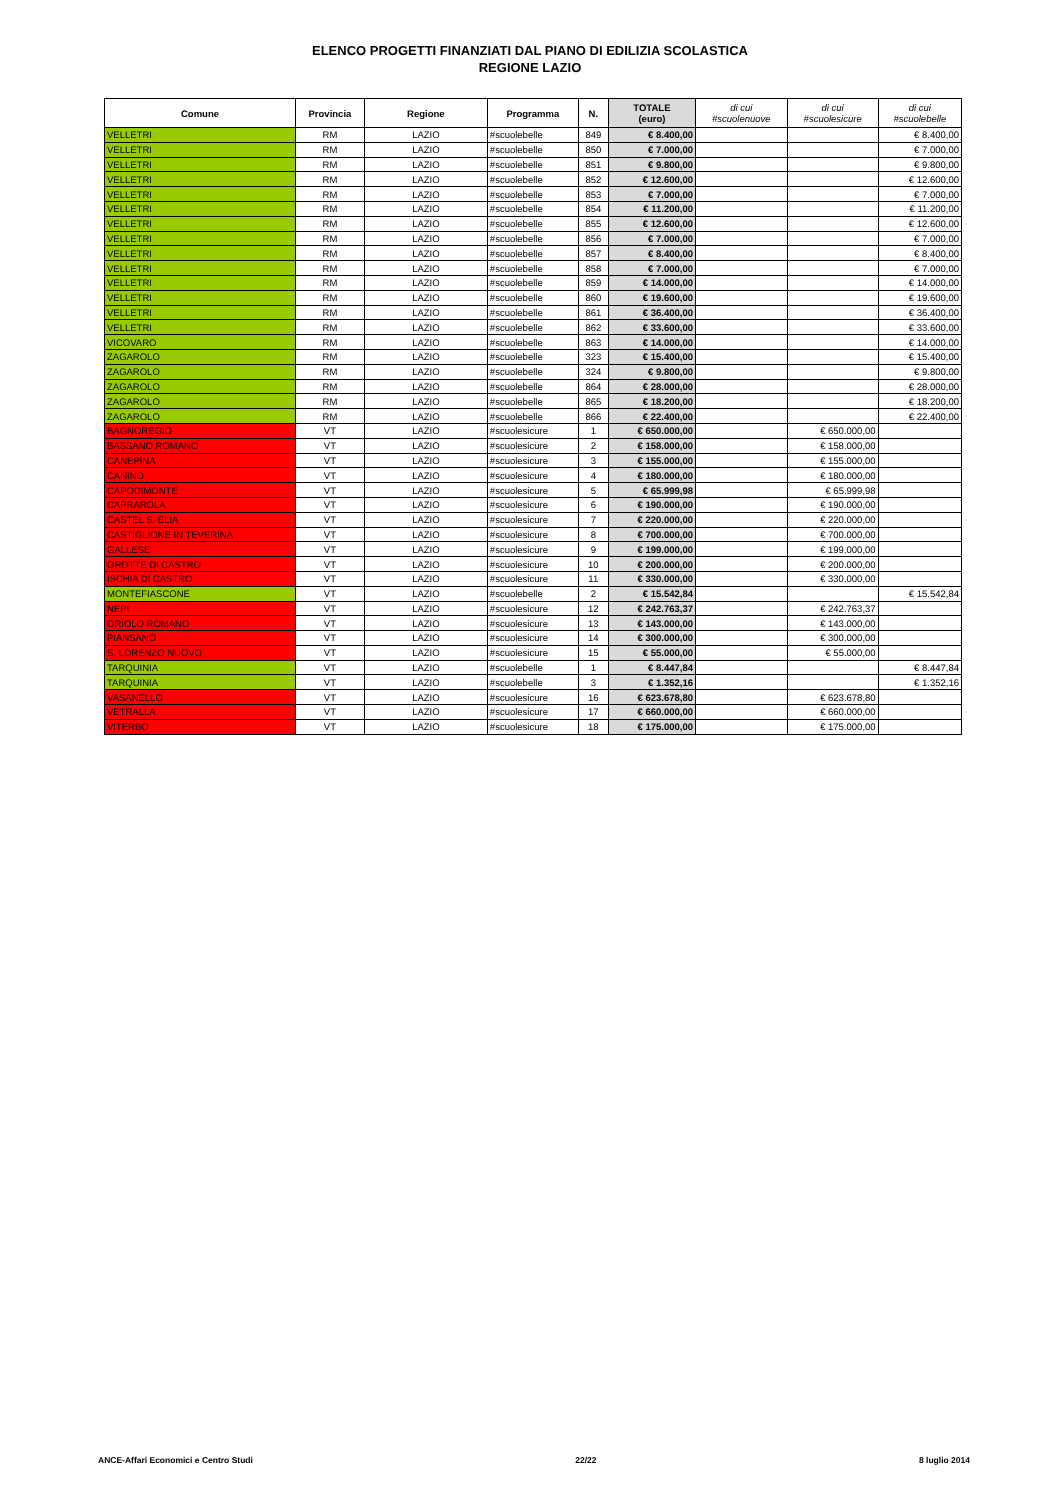ELENCO PROGETTI FINANZIATI DAL PIANO DI EDILIZIA SCOLASTICA
REGIONE LAZIO
| Comune | Provincia | Regione | Programma | N. | TOTALE (euro) | di cui #scuolenuove | di cui #scuolesicure | di cui #scuolebelle |
| --- | --- | --- | --- | --- | --- | --- | --- | --- |
| VELLETRI | RM | LAZIO | #scuolebelle | 849 | € 8.400,00 | | | € 8.400,00 |
| VELLETRI | RM | LAZIO | #scuolebelle | 850 | € 7.000,00 | | | € 7.000,00 |
| VELLETRI | RM | LAZIO | #scuolebelle | 851 | € 9.800,00 | | | € 9.800,00 |
| VELLETRI | RM | LAZIO | #scuolebelle | 852 | € 12.600,00 | | | € 12.600,00 |
| VELLETRI | RM | LAZIO | #scuolebelle | 853 | € 7.000,00 | | | € 7.000,00 |
| VELLETRI | RM | LAZIO | #scuolebelle | 854 | € 11.200,00 | | | € 11.200,00 |
| VELLETRI | RM | LAZIO | #scuolebelle | 855 | € 12.600,00 | | | € 12.600,00 |
| VELLETRI | RM | LAZIO | #scuolebelle | 856 | € 7.000,00 | | | € 7.000,00 |
| VELLETRI | RM | LAZIO | #scuolebelle | 857 | € 8.400,00 | | | € 8.400,00 |
| VELLETRI | RM | LAZIO | #scuolebelle | 858 | € 7.000,00 | | | € 7.000,00 |
| VELLETRI | RM | LAZIO | #scuolebelle | 859 | € 14.000,00 | | | € 14.000,00 |
| VELLETRI | RM | LAZIO | #scuolebelle | 860 | € 19.600,00 | | | € 19.600,00 |
| VELLETRI | RM | LAZIO | #scuolebelle | 861 | € 36.400,00 | | | € 36.400,00 |
| VELLETRI | RM | LAZIO | #scuolebelle | 862 | € 33.600,00 | | | € 33.600,00 |
| VICOVARO | RM | LAZIO | #scuolebelle | 863 | € 14.000,00 | | | € 14.000,00 |
| ZAGAROLO | RM | LAZIO | #scuolebelle | 323 | € 15.400,00 | | | € 15.400,00 |
| ZAGAROLO | RM | LAZIO | #scuolebelle | 324 | € 9.800,00 | | | € 9.800,00 |
| ZAGAROLO | RM | LAZIO | #scuolebelle | 864 | € 28.000,00 | | | € 28.000,00 |
| ZAGAROLO | RM | LAZIO | #scuolebelle | 865 | € 18.200,00 | | | € 18.200,00 |
| ZAGAROLO | RM | LAZIO | #scuolebelle | 866 | € 22.400,00 | | | € 22.400,00 |
| BAGNOREGIO | VT | LAZIO | #scuolesicure | 1 | € 650.000,00 | | € 650.000,00 | |
| BASSANO ROMANO | VT | LAZIO | #scuolesicure | 2 | € 158.000,00 | | € 158.000,00 | |
| CANEPINA | VT | LAZIO | #scuolesicure | 3 | € 155.000,00 | | € 155.000,00 | |
| CANINO | VT | LAZIO | #scuolesicure | 4 | € 180.000,00 | | € 180.000,00 | |
| CAPODIMONTE | VT | LAZIO | #scuolesicure | 5 | € 65.999,98 | | € 65.999,98 | |
| CAPRAROLA | VT | LAZIO | #scuolesicure | 6 | € 190.000,00 | | € 190.000,00 | |
| CASTEL S. ELIA | VT | LAZIO | #scuolesicure | 7 | € 220.000,00 | | € 220.000,00 | |
| CASTIGLIONE IN TEVERINA | VT | LAZIO | #scuolesicure | 8 | € 700.000,00 | | € 700.000,00 | |
| GALLESE | VT | LAZIO | #scuolesicure | 9 | € 199.000,00 | | € 199.000,00 | |
| GROTTE DI CASTRO | VT | LAZIO | #scuolesicure | 10 | € 200.000,00 | | € 200.000,00 | |
| ISCHIA DI CASTRO | VT | LAZIO | #scuolesicure | 11 | € 330.000,00 | | € 330.000,00 | |
| MONTEFIASCONE | VT | LAZIO | #scuolebelle | 2 | € 15.542,84 | | | € 15.542,84 |
| NEPI | VT | LAZIO | #scuolesicure | 12 | € 242.763,37 | | € 242.763,37 | |
| ORIOLO ROMANO | VT | LAZIO | #scuolesicure | 13 | € 143.000,00 | | € 143.000,00 | |
| PIANSANO | VT | LAZIO | #scuolesicure | 14 | € 300.000,00 | | € 300.000,00 | |
| S. LORENZO NUOVO | VT | LAZIO | #scuolesicure | 15 | € 55.000,00 | | € 55.000,00 | |
| TARQUINIA | VT | LAZIO | #scuolebelle | 1 | € 8.447,84 | | | € 8.447,84 |
| TARQUINIA | VT | LAZIO | #scuolebelle | 3 | € 1.352,16 | | | € 1.352,16 |
| VASANELLO | VT | LAZIO | #scuolesicure | 16 | € 623.678,80 | | € 623.678,80 | |
| VETRALLA | VT | LAZIO | #scuolesicure | 17 | € 660.000,00 | | € 660.000,00 | |
| VITERBO | VT | LAZIO | #scuolesicure | 18 | € 175.000,00 | | € 175.000,00 | |
ANCE-Affari Economici e Centro Studi 22/22 8 luglio 2014